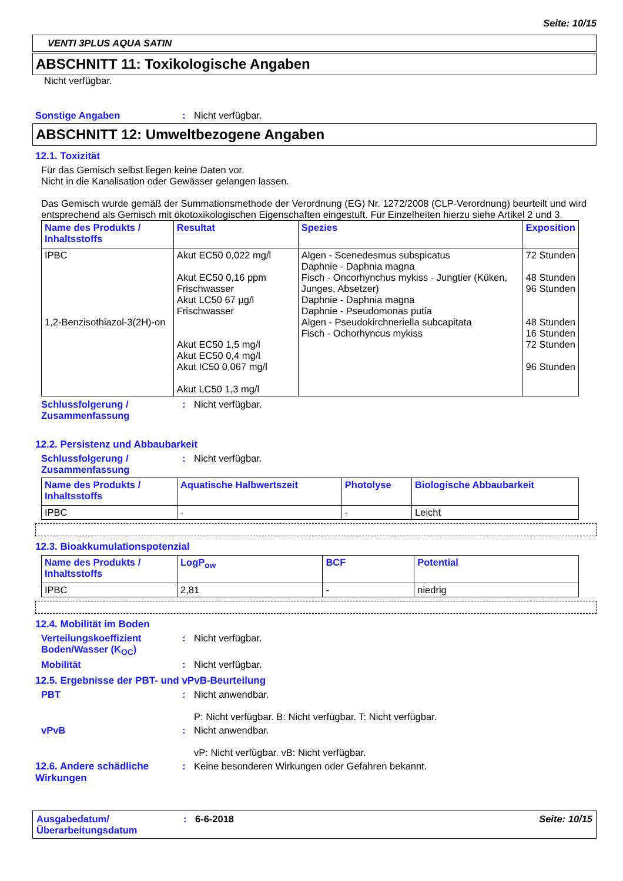Seite: 10/15
VENTI 3PLUS AQUA SATIN
ABSCHNITT 11: Toxikologische Angaben
Nicht verfügbar.
Sonstige Angaben : Nicht verfügbar.
ABSCHNITT 12: Umweltbezogene Angaben
12.1. Toxizität
Für das Gemisch selbst liegen keine Daten vor.
Nicht in die Kanalisation oder Gewässer gelangen lassen.
Das Gemisch wurde gemäß der Summationsmethode der Verordnung (EG) Nr. 1272/2008 (CLP-Verordnung) beurteilt und wird entsprechend als Gemisch mit ökotoxikologischen Eigenschaften eingestuft. Für Einzelheiten hierzu siehe Artikel 2 und 3.
| Name des Produkts / Inhaltsstoffs | Resultat | Spezies | Exposition |
| --- | --- | --- | --- |
| IPBC 1,2-Benzisothiazol-3(2H)-on | Akut EC50 0,022 mg/l Akut EC50 0,16 ppm Frischwasser Akut LC50 67 µg/l Frischwasser Akut EC50 1,5 mg/l Akut EC50 0,4 mg/l Akut IC50 0,067 mg/l Akut LC50 1,3 mg/l | Algen - Scenedesmus subspicatus Daphnie - Daphnia magna Fisch - Oncorhynchus mykiss - Jungtier (Küken, Junges, Absetzer) Daphnie - Daphnia magna Daphnie - Pseudomonas putia Algen - Pseudokirchneriella subcapitata Fisch - Ochorhyncus mykiss | 72 Stunden 48 Stunden 96 Stunden 48 Stunden 16 Stunden 72 Stunden 96 Stunden |
Schlussfolgerung / Zusammenfassung
: Nicht verfügbar.
12.2. Persistenz und Abbaubarkeit
Schlussfolgerung / Zusammenfassung
: Nicht verfügbar.
| Name des Produkts / Inhaltsstoffs | Aquatische Halbwertszeit | Photolyse | Biologische Abbaubarkeit |
| --- | --- | --- | --- |
| IPBC | - | - | Leicht |
12.3. Bioakkumulationspotenzial
| Name des Produkts / Inhaltsstoffs | LogP<sub>ow</sub> | BCF | Potential |
| --- | --- | --- | --- |
| IPBC | 2,81 | - | niedrig |
12.4. Mobilität im Boden
Verteilungskoeffizient Boden/Wasser (K<sub>OC</sub>)
: Nicht verfügbar.
Mobilität : Nicht verfügbar.
12.5. Ergebnisse der PBT- und vPvB-Beurteilung
PBT : Nicht anwendbar.
P: Nicht verfügbar. B: Nicht verfügbar. T: Nicht verfügbar.
vPvB : Nicht anwendbar.
vP: Nicht verfügbar. vB: Nicht verfügbar.
12.6. Andere schädliche Wirkungen
: Keine besonderen Wirkungen oder Gefahren bekannt.
Ausgabedatum/ Überarbeitungsdatum
: 6-6-2018 Seite: 10/15